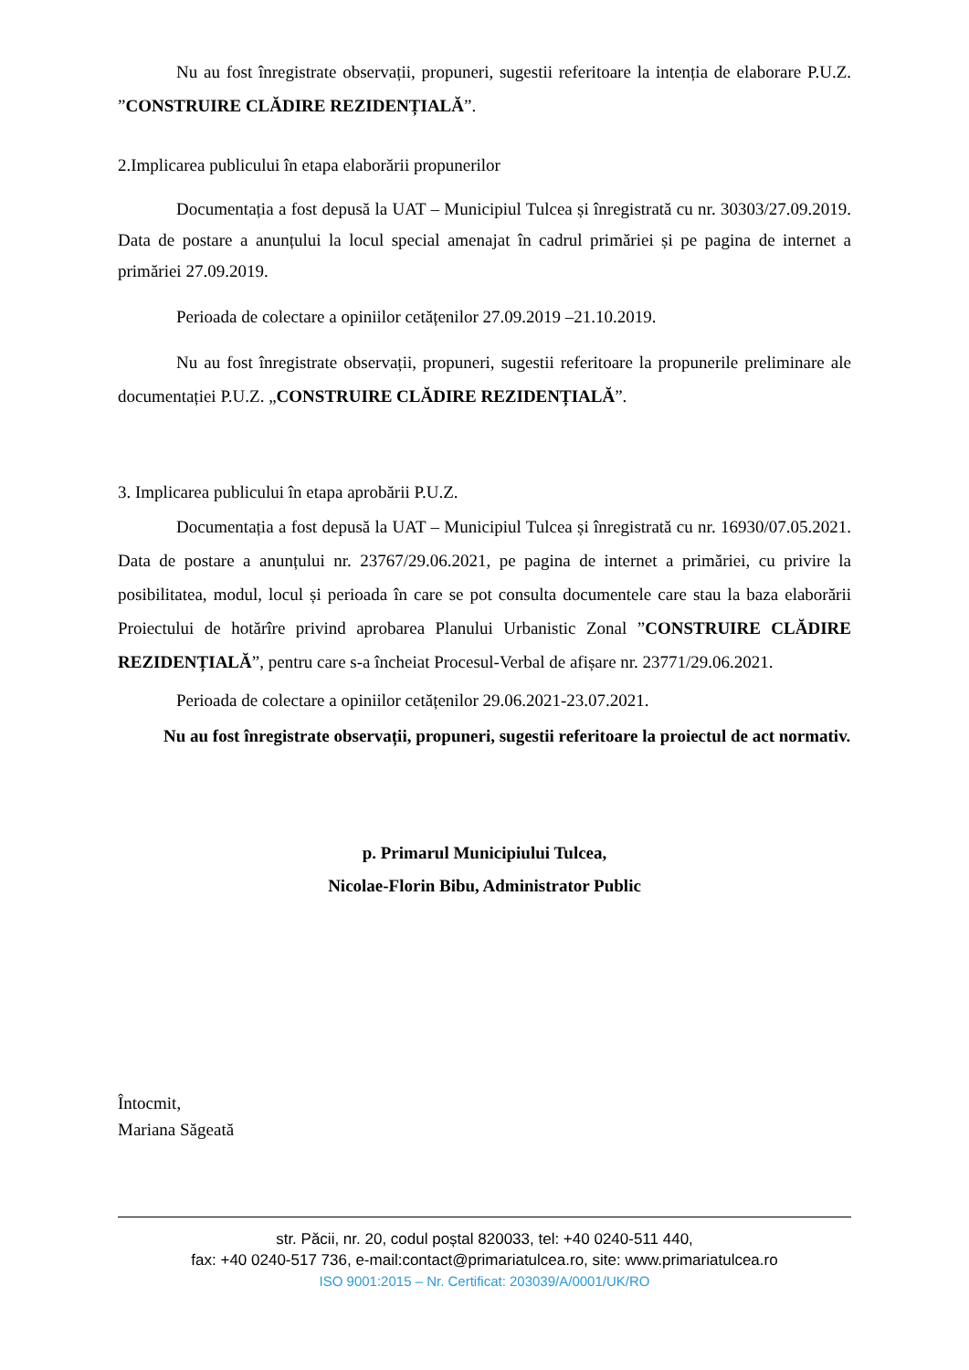Nu au fost înregistrate observații, propuneri, sugestii referitoare la intenția de elaborare P.U.Z. ”CONSTRUIRE CLĂDIRE REZIDENȚIALĂ”.
2.Implicarea publicului în etapa elaborării propunerilor
Documentația a fost depusă la UAT – Municipiul Tulcea și înregistrată cu nr. 30303/27.09.2019. Data de postare a anunțului la locul special amenajat în cadrul primăriei și pe pagina de internet a primăriei 27.09.2019.
Perioada de colectare a opiniilor cetățenilor 27.09.2019 –21.10.2019.
Nu au fost înregistrate observații, propuneri, sugestii referitoare la propunerile preliminare ale documentației P.U.Z. „CONSTRUIRE CLĂDIRE REZIDENȚIALĂ”.
3. Implicarea publicului în etapa aprobării P.U.Z.
Documentația a fost depusă la UAT – Municipiul Tulcea și înregistrată cu nr. 16930/07.05.2021. Data de postare a anunțului nr. 23767/29.06.2021, pe pagina de internet a primăriei, cu privire la posibilitatea, modul, locul și perioada în care se pot consulta documentele care stau la baza elaborării Proiectului de hotărîre privind aprobarea Planului Urbanistic Zonal ”CONSTRUIRE CLĂDIRE REZIDENȚIALĂ”, pentru care s-a încheiat Procesul-Verbal de afișare nr. 23771/29.06.2021.
Perioada de colectare a opiniilor cetățenilor 29.06.2021-23.07.2021.
Nu au fost înregistrate observații, propuneri, sugestii referitoare la proiectul de act normativ.
p. Primarul Municipiului Tulcea,
Nicolae-Florin Bibu, Administrator Public
Întocmit,
Mariana Săgeată
str. Păcii, nr. 20, codul poștal 820033, tel: +40 0240-511 440,
fax: +40 0240-517 736, e-mail:contact@primariatulcea.ro, site: www.primariatulcea.ro
ISO 9001:2015 – Nr. Certificat: 203039/A/0001/UK/RO